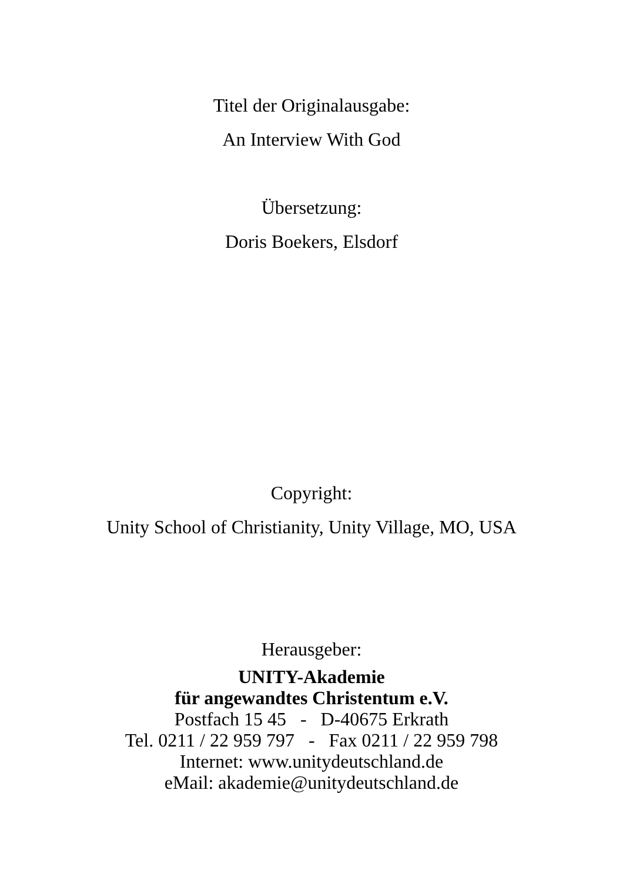Titel der Originalausgabe:
An Interview With God
Übersetzung:
Doris Boekers, Elsdorf
Copyright:
Unity School of Christianity, Unity Village, MO, USA
Herausgeber:
UNITY-Akademie
für angewandtes Christentum e.V.
Postfach 15 45 - D-40675 Erkrath
Tel. 0211 / 22 959 797 - Fax 0211 / 22 959 798
Internet: www.unitydeutschland.de
eMail: akademie@unitydeutschland.de